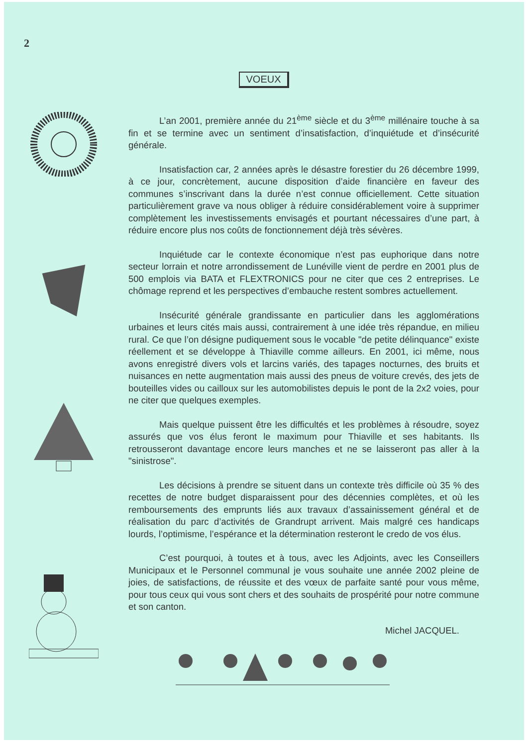2
VOEUX
L’an 2001, première année du 21<sup>ème</sup> siècle et du 3<sup>ème</sup> millénaire touche à sa fin et se termine avec un sentiment d’insatisfaction, d’inquiétude et d’insécurité générale.
Insatisfaction car, 2 années après le désastre forestier du 26 décembre 1999, à ce jour, concrètement, aucune disposition d’aide financière en faveur des communes s’inscrivant dans la durée n’est connue officiellement. Cette situation particulièrement grave va nous obliger à réduire considérablement voire à supprimer complètement les investissements envisagés et pourtant nécessaires d’une part, à réduire encore plus nos coûts de fonctionnement déjà très sévères.
Inquiétude car le contexte économique n’est pas euphorique dans notre secteur lorrain et notre arrondissement de Lunéville vient de perdre en 2001 plus de 500 emplois via BATA et FLEXTRONICS pour ne citer que ces 2 entreprises. Le chômage reprend et les perspectives d’embauche restent sombres actuellement.
Insécurité générale grandissante en particulier dans les agglomérations urbaines et leurs cités mais aussi, contrairement à une idée très répandue, en milieu rural. Ce que l’on désigne pudiquement sous le vocable "de petite délinquance" existe réellement et se développe à Thiaville comme ailleurs. En 2001, ici même, nous avons enregistré divers vols et larcins variés, des tapages nocturnes, des bruits et nuisances en nette augmentation mais aussi des pneus de voiture crevés, des jets de bouteilles vides ou cailloux sur les automobilistes depuis le pont de la 2x2 voies, pour ne citer que quelques exemples.
Mais quelque puissent être les difficultés et les problèmes à résoudre, soyez assurés que vos élus feront le maximum pour Thiaville et ses habitants. Ils retrousseront davantage encore leurs manches et ne se laisseront pas aller à la "sinistrose".
Les décisions à prendre se situent dans un contexte très difficile où 35 % des recettes de notre budget disparaissent pour des décennies complètes, et où les remboursements des emprunts liés aux travaux d’assainissement général et de réalisation du parc d’activités de Grandrupt arrivent. Mais malgré ces handicaps lourds, l’optimisme, l’espérance et la détermination resteront le credo de vos élus.
C’est pourquoi, à toutes et à tous, avec les Adjoints, avec les Conseillers Municipaux et le Personnel communal je vous souhaite une année 2002 pleine de joies, de satisfactions, de réussite et des vœux de parfaite santé pour vous même, pour tous ceux qui vous sont chers et des souhaits de prospérité pour notre commune et son canton.
Michel JACQUEL.